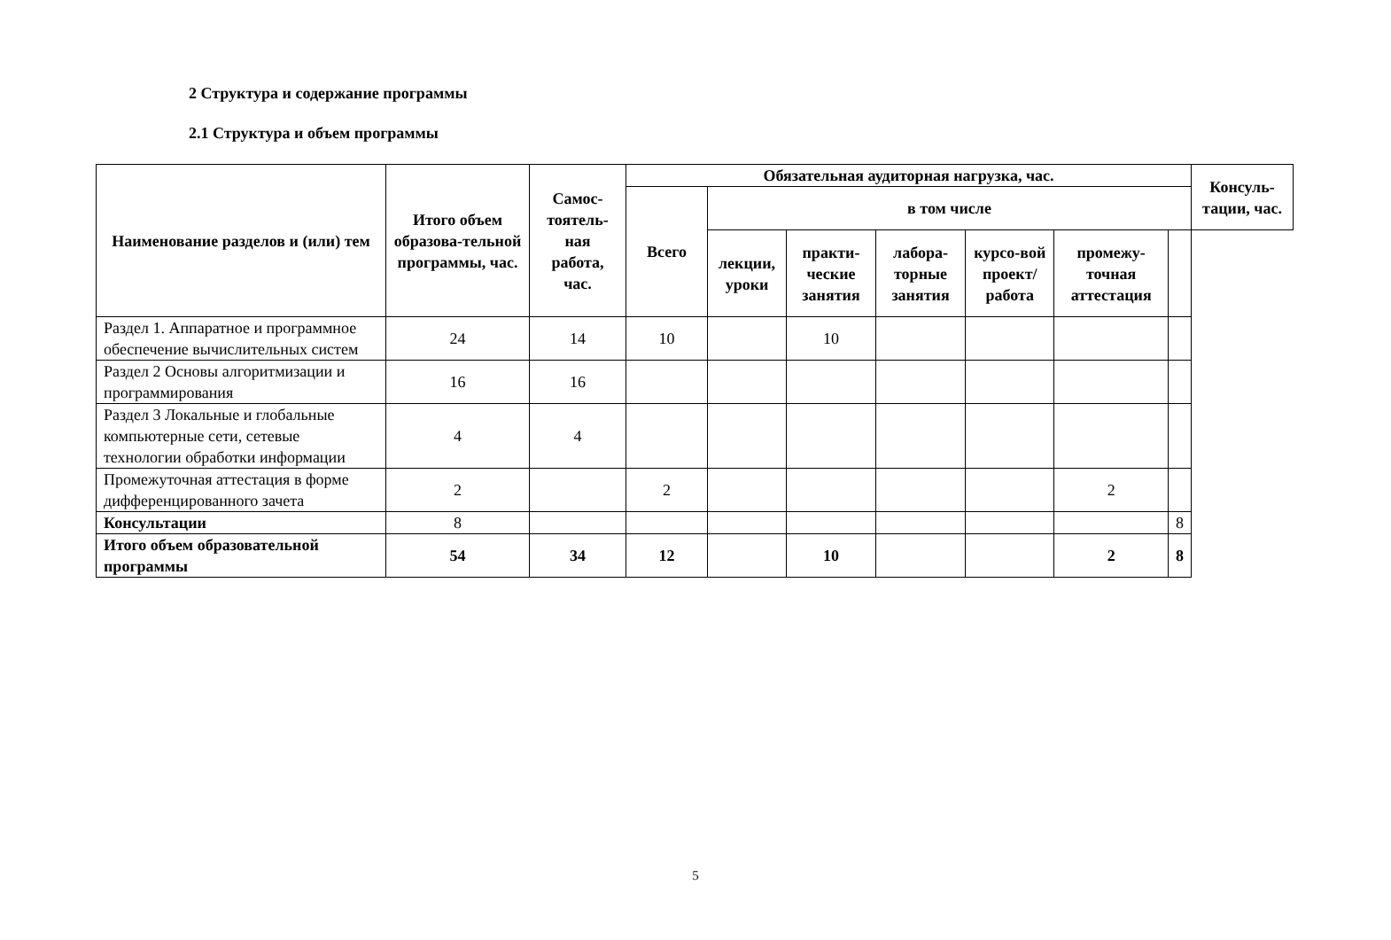2 Структура и содержание программы
2.1 Структура и объем программы
| Наименование разделов и (или) тем | Итого объем образова-тельной программы, час. | Самос-тоятель-ная работа, час. | Обязательная аудиторная нагрузка, час. | | | | | | | Консуль-тации, час. |
| --- | --- | --- | --- | --- | --- | --- | --- | --- | --- | --- |
| | | | Всего | в том числе | | | | | | |
| | | | | лекции, уроки | практи-ческие занятия | лабора-торные занятия | курсо-вой проект/ работа | промежу-точная аттестация | | |
| Раздел 1. Аппаратное и программное обеспечение вычислительных систем | 24 | 14 | 10 | | 10 | | | | | |
| Раздел 2 Основы алгоритмизации и программирования | 16 | 16 | | | | | | | | |
| Раздел 3 Локальные и глобальные компьютерные сети, сетевые технологии обработки информации | 4 | 4 | | | | | | | | |
| Промежуточная аттестация в форме дифференцированного зачета | 2 | | 2 | | | | | 2 | | |
| Консультации | 8 | | | | | | | | 8 | |
| Итого объем образовательной программы | 54 | 34 | 12 | | 10 | | | 2 | 8 | |
5